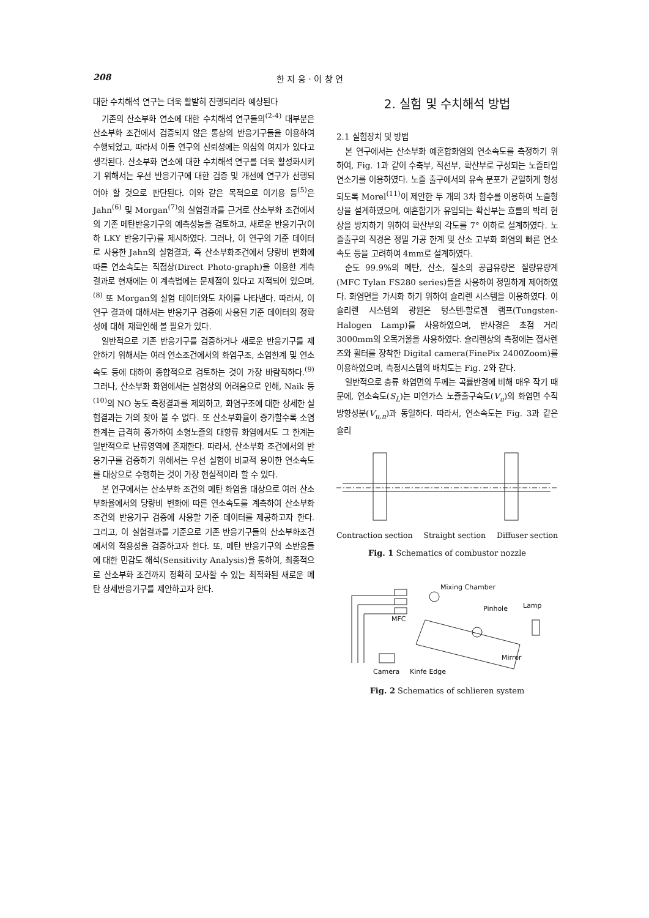208 한 지 웅 · 이 창 언
대한 수치해석 연구는 더욱 활발히 진행되리라 예상된다
기존의 산소부화 연소에 대한 수치해석 연구들의<sup>(2-4)</sup> 대부분은 산소부화 조건에서 검증되지 않은 통상의 반응기구들을 이용하여 수행되었고, 따라서 이들 연구의 신뢰성에는 의심의 여지가 있다고 생각된다. 산소부화 연소에 대한 수치해석 연구를 더욱 활성화시키기 위해서는 우선 반응기구에 대한 검증 및 개선에 연구가 선행되어야 할 것으로 판단된다. 이와 같은 목적으로 이기용 등<sup>(5)</sup>은 Jahn<sup>(6)</sup> 및 Morgan<sup>(7)</sup>의 실험결과를 근거로 산소부화 조건에서의 기존 메탄반응기구의 예측성능을 검토하고, 새로운 반응기구(이하 LKY 반응기구)를 제시하였다. 그러나, 이 연구의 기준 데이터로 사용한 Jahn의 실험결과, 즉 산소부화조건에서 당량비 변화에 따른 연소속도는 직접상(Direct Photo-graph)을 이용한 계측결과로 현재에는 이 계측법에는 문제점이 있다고 지적되어 있으며,<sup>(8)</sup> 또 Morgan의 실험 데이터와도 차이를 나타낸다. 따라서, 이 연구 결과에 대해서는 반응기구 검증에 사용된 기준 데이터의 정확성에 대해 재확인해 볼 필요가 있다.
일반적으로 기존 반응기구를 검증하거나 새로운 반응기구를 제안하기 위해서는 여러 연소조건에서의 화염구조, 소염한계 및 연소속도 등에 대하여 종합적으로 검토하는 것이 가장 바람직하다.<sup>(9)</sup> 그러나, 산소부화 화염에서는 실험상의 어려움으로 인해, Naik 등<sup>(10)</sup>의 NO 농도 측정결과를 제외하고, 화염구조에 대한 상세한 실험결과는 거의 찾아 볼 수 없다. 또 산소부화율이 증가할수록 소염한계는 급격히 증가하여 소형노즐의 대향류 화염에서도 그 한계는 일반적으로 난류영역에 존재한다. 따라서, 산소부화 조건에서의 반응기구를 검증하기 위해서는 우선 실험이 비교적 용이한 연소속도를 대상으로 수행하는 것이 가장 현실적이라 할 수 있다.
본 연구에서는 산소부화 조건의 메탄 화염을 대상으로 여러 산소부화율에서의 당량비 변화에 따른 연소속도를 계측하여 산소부화 조건의 반응기구 검증에 사용할 기준 데이터를 제공하고자 한다. 그리고, 이 실험결과를 기준으로 기존 반응기구들의 산소부화조건에서의 적용성을 검증하고자 한다. 또, 메탄 반응기구의 소반응들에 대한 민감도 해석(Sensitivity Analysis)을 통하여, 최종적으로 산소부화 조건까지 정확히 모사할 수 있는 최적화된 새로운 메탄 상세반응기구를 제안하고자 한다.
2. 실험 및 수치해석 방법
2.1 실험장치 및 방법
본 연구에서는 산소부화 예혼합화염의 연소속도를 측정하기 위하여, Fig. 1과 같이 수축부, 직선부, 확산부로 구성되는 노즐타입 연소기를 이용하였다. 노즐 출구에서의 유속 분포가 균일하게 형성되도록 Morel<sup>(11)</sup>이 제안한 두 개의 3차 함수를 이용하여 노즐형상을 설계하였으며, 예혼합기가 유입되는 확산부는 흐름의 박리 현상을 방지하기 위하여 확산부의 각도를 7° 이하로 설계하였다. 노즐출구의 직경은 정밀 가공 한계 및 산소 고부화 화염의 빠른 연소속도 등을 고려하여 4mm로 설계하였다.
순도 99.9%의 메탄, 산소, 질소의 공급유량은 질량유량계(MFC Tylan FS280 series)들을 사용하여 정밀하게 제어하였다. 화염면을 가시화 하기 위하여 슐리렌 시스템을 이용하였다. 이 슐리렌 시스템의 광원은 텅스텐-할로겐 램프(Tungsten-Halogen Lamp)를 사용하였으며, 반사경은 초점 거리 3000mm의 오목거울을 사용하였다. 슐리렌상의 측정에는 접사렌즈와 휠터를 장착한 Digital camera(FinePix 2400Zoom)를 이용하였으며, 측정시스템의 배치도는 Fig. 2와 같다.
일반적으로 층류 화염면의 두께는 곡률반경에 비해 매우 작기 때문에, 연소속도(S<sub>L</sub>)는 미연가스 노즐출구속도(V<sub>u</sub>)의 화염면 수직방향성분(V<sub>u,n</sub>)과 동일하다. 따라서, 연소속도는 Fig. 3과 같은 슐리
Contraction section Straight section Diffuser section
Fig. 1 Schematics of combustor nozzle
Mixing Chamber
Pinhole
Lamp
MFC
Mirror
Camera
Kinfe Edge
Fig. 2 Schematics of schlieren system